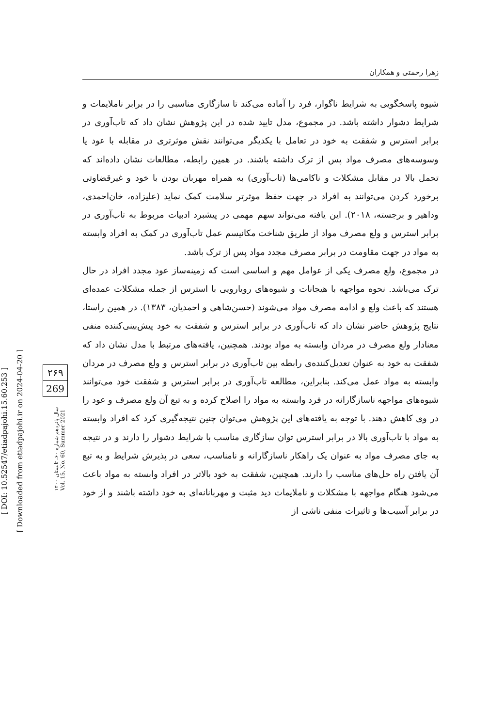زهرا رحمتی و همکاران
[ DOI: 10.52547/etiadpajohi.15.60.253 ]
[ Downloaded from etiadpajohi.ir on 2024-04-20 ]
۲۶۹
269
سال پانزدهم شماره ۶۰، تابستان ۱۴۰۰
Vol. 15, No. 60, Summer 2021
شیوه پاسخگویی به شرایط ناگوار، فرد را آماده می‌کند تا سازگاری مناسبی را در برابر ناملایمات و شرایط دشوار داشته باشد. در مجموع، مدل تایید شده در این پژوهش نشان داد که تاب‌آوری در برابر استرس و شفقت به خود در تعامل با یکدیگر می‌توانند نقش موثرتری در مقابله با عود یا وسوسه‌های مصرف مواد پس از ترک داشته باشند. در همین رابطه، مطالعات نشان داده‌اند که تحمل بالا در مقابل مشکلات و ناکامی‌ها (تاب‌آوری) به همراه مهربان بودن با خود و غیرقضاوتی برخورد کردن می‌توانند به افراد در جهت حفظ موثرتر سلامت کمک نماید (علیزاده، خان‌احمدی، وداهیر و برجسته، ۲۰۱۸). این یافته می‌تواند سهم مهمی در پیشبرد ادبیات مربوط به تاب‌آوری در برابر استرس و ولع مصرف مواد از طریق شناخت مکانیسم عمل تاب‌آوری در کمک به افراد وابسته به مواد در جهت مقاومت در برابر مصرف مجدد مواد پس از ترک باشد.
در مجموع، ولع مصرف یکی از عوامل مهم و اساسی است که زمینه‌ساز عود مجدد افراد در حال ترک می‌باشد. نحوه مواجهه با هیجانات و شیوه‌های رویارویی با استرس از جمله مشکلات عمده‌ای هستند که باعث ولع و ادامه مصرف مواد می‌شوند (حسن‌شاهی و احمدیان، ۱۳۸۳). در همین راستا، نتایج پژوهش حاضر نشان داد که تاب‌آوری در برابر استرس و شفقت به خود پیش‌بینی‌کننده منفی معنادار ولع مصرف در مردان وابسته به مواد بودند. همچنین، یافته‌های مرتبط با مدل نشان داد که شفقت به خود به عنوان تعدیل‌کننده‌ی رابطه بین تاب‌آوری در برابر استرس و ولع مصرف در مردان وابسته به مواد عمل می‌کند. بنابراین، مطالعه تاب‌آوری در برابر استرس و شفقت خود می‌توانند شیوه‌های مواجهه ناسازگارانه در فرد وابسته به مواد را اصلاح کرده و به تبع آن ولع مصرف و عود را در وی کاهش دهند. با توجه به یافته‌های این پژوهش می‌توان چنین نتیجه‌گیری کرد که افراد وابسته به مواد با تاب‌آوری بالا در برابر استرس توان سازگاری مناسب با شرایط دشوار را دارند و در نتیجه به جای مصرف مواد به عنوان یک راهکار ناسازگارانه و نامناسب، سعی در پذیرش شرایط و به تبع آن یافتن راه حل‌های مناسب را دارند. همچنین، شفقت به خود بالاتر در افراد وابسته به مواد باعث می‌شود هنگام مواجهه با مشکلات و ناملایمات دید مثبت و مهربانانه‌ای به خود داشته باشند و از خود در برابر آسیب‌ها و تاثیرات منفی ناشی از